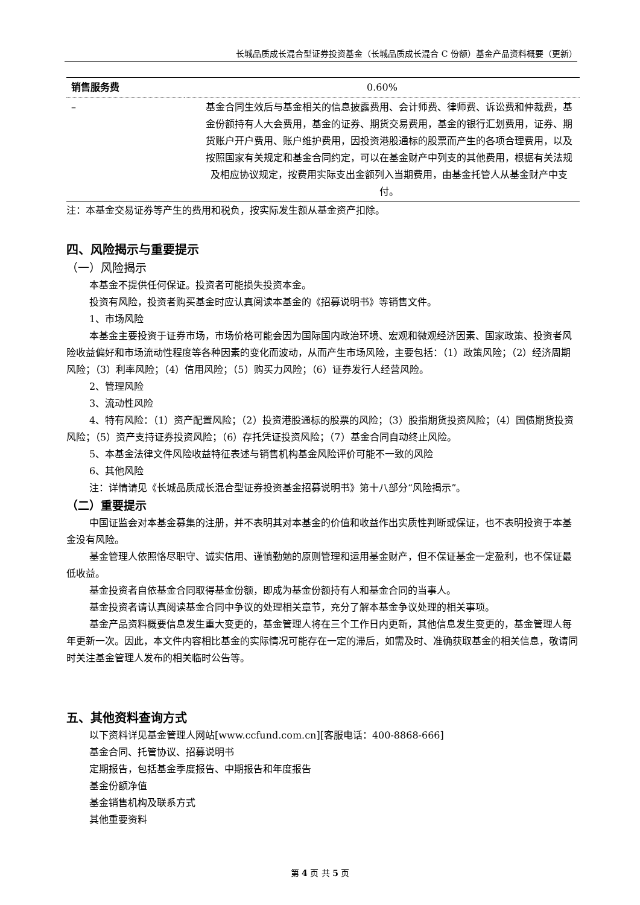长城品质成长混合型证券投资基金（长城品质成长混合 C 份额）基金产品资料概要（更新）
| 销售服务费 | 0.60% |
| – | 基金合同生效后与基金相关的信息披露费用、会计师费、律师费、诉讼费和仲裁费，基金份额持有人大会费用，基金的证券、期货交易费用，基金的银行汇划费用，证券、期货账户开户费用、账户维护费用，因投资港股通标的股票而产生的各项合理费用，以及按照国家有关规定和基金合同约定，可以在基金财产中列支的其他费用，根据有关法规及相应协议规定，按费用实际支出金额列入当期费用，由基金托管人从基金财产中支付。 |
注：本基金交易证券等产生的费用和税负，按实际发生额从基金资产扣除。
四、风险揭示与重要提示
（一）风险揭示
本基金不提供任何保证。投资者可能损失投资本金。
投资有风险，投资者购买基金时应认真阅读本基金的《招募说明书》等销售文件。
1、市场风险
本基金主要投资于证券市场，市场价格可能会因为国际国内政治环境、宏观和微观经济因素、国家政策、投资者风险收益偏好和市场流动性程度等各种因素的变化而波动，从而产生市场风险，主要包括：（1）政策风险；（2）经济周期风险；（3）利率风险；（4）信用风险；（5）购买力风险；（6）证券发行人经营风险。
2、管理风险
3、流动性风险
4、特有风险：（1）资产配置风险；（2）投资港股通标的股票的风险；（3）股指期货投资风险；（4）国债期货投资风险；（5）资产支持证券投资风险；（6）存托凭证投资风险；（7）基金合同自动终止风险。
5、本基金法律文件风险收益特征表述与销售机构基金风险评价可能不一致的风险
6、其他风险
注：详情请见《长城品质成长混合型证券投资基金招募说明书》第十八部分“风险揭示”。
（二）重要提示
中国证监会对本基金募集的注册，并不表明其对本基金的价值和收益作出实质性判断或保证，也不表明投资于本基金没有风险。
基金管理人依照恪尽职守、诚实信用、谨慎勤勉的原则管理和运用基金财产，但不保证基金一定盈利，也不保证最低收益。
基金投资者自依基金合同取得基金份额，即成为基金份额持有人和基金合同的当事人。
基金投资者请认真阅读基金合同中争议的处理相关章节，充分了解本基金争议处理的相关事项。
基金产品资料概要信息发生重大变更的，基金管理人将在三个工作日内更新，其他信息发生变更的，基金管理人每年更新一次。因此，本文件内容相比基金的实际情况可能存在一定的滞后，如需及时、准确获取基金的相关信息，敬请同时关注基金管理人发布的相关临时公告等。
五、其他资料查询方式
以下资料详见基金管理人网站[www.ccfund.com.cn][客服电话：400-8868-666]
基金合同、托管协议、招募说明书
定期报告，包括基金季度报告、中期报告和年度报告
基金份额净值
基金销售机构及联系方式
其他重要资料
第 4 页 共 5 页